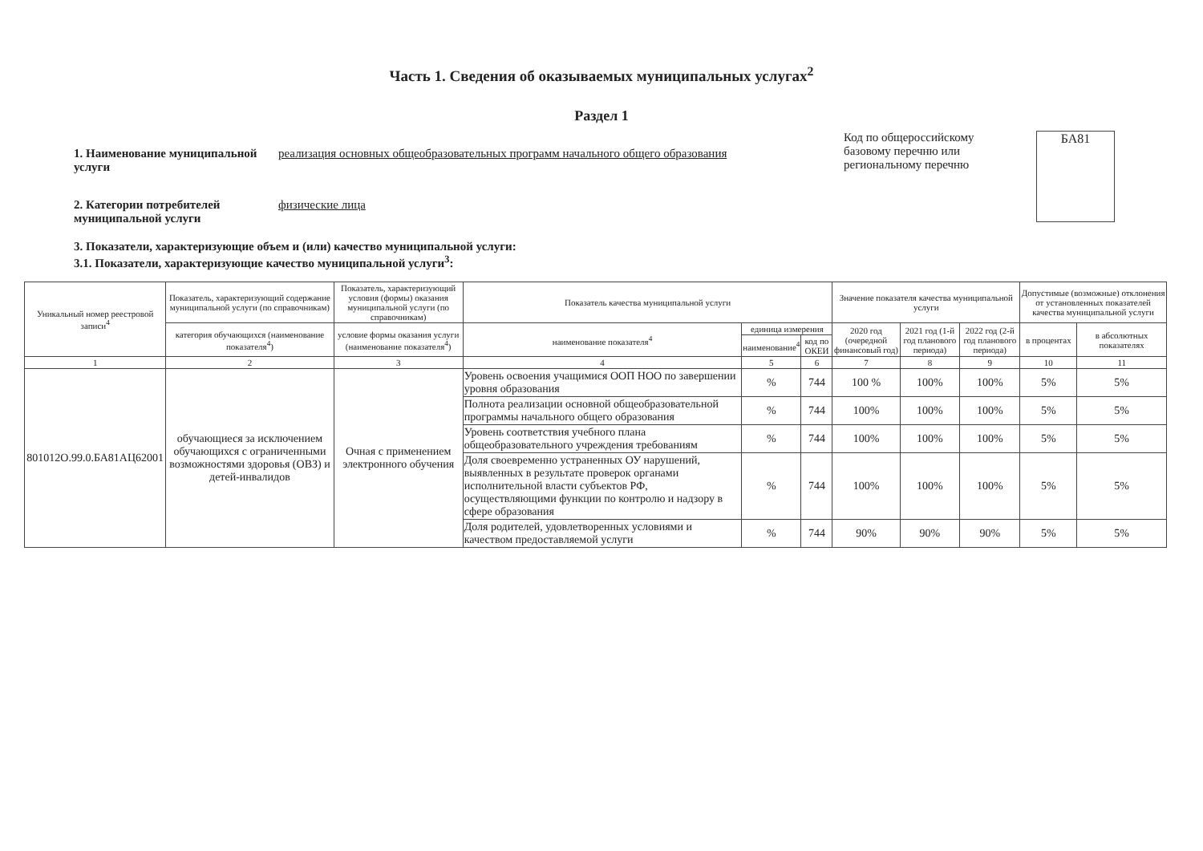Часть 1. Сведения об оказываемых муниципальных услугах<sup>2</sup>
Раздел 1
1. Наименование муниципальной услуги
реализация основных общеобразовательных программ начального общего образования
2. Категории потребителей муниципальной услуги
физические лица
Код по общероссийскому базовому перечню или региональному перечню
БА81
3. Показатели, характеризующие объем и (или) качество муниципальной услуги:
3.1. Показатели, характеризующие качество муниципальной услуги<sup>3</sup>:
| Уникальный номер реестровой записи<sup>4</sup> | Показатель, характеризующий содержание муниципальной услуги (по справочникам) | Показатель, характеризующий условия (формы) оказания муниципальной услуги (по справочникам) | Показатель качества муниципальной услуги | | | Значение показателя качества муниципальной услуги | | | Допустимые (возможные) отклонения от установленных показателей качества муниципальной услуги | |
| --- | --- | --- | --- | --- | --- | --- | --- | --- | --- | --- |
| | категория обучающихся (наименование показателя<sup>4</sup>) | условие формы оказания услуги (наименование показателя<sup>4</sup>) | наименование показателя<sup>4</sup> | единица измерения | | 2020 год (очередной финансовый год) | 2021 год (1-й год планового периода) | 2022 год (2-й год планового периода) | в процентах | в абсолютных показателях |
| | | | | наименование<sup>4</sup> | код по ОКЕИ | | | | | |
| 1 | 2 | 3 | 4 | 5 | 6 | 7 | 8 | 9 | 10 | 11 |
| 801012О.99.0.БА81АЦ62001 | обучающиеся за исключением обучающихся с ограниченными возможностями здоровья (ОВЗ) и детей-инвалидов | Очная с применением электронного обучения | Уровень освоения учащимися ООП НОО по завершении уровня образования | % | 744 | 100 % | 100% | 100% | 5% | 5% |
| | | | Полнота реализации основной общеобразовательной программы начального общего образования | % | 744 | 100% | 100% | 100% | 5% | 5% |
| | | | Уровень соответствия учебного плана общеобразовательного учреждения требованиям | % | 744 | 100% | 100% | 100% | 5% | 5% |
| | | | Доля своевременно устраненных ОУ нарушений, выявленных в результате проверок органами исполнительной власти субъектов РФ, осуществляющими функции по контролю и надзору в сфере образования | % | 744 | 100% | 100% | 100% | 5% | 5% |
| | | | Доля родителей, удовлетворенных условиями и качеством предоставляемой услуги | % | 744 | 90% | 90% | 90% | 5% | 5% |